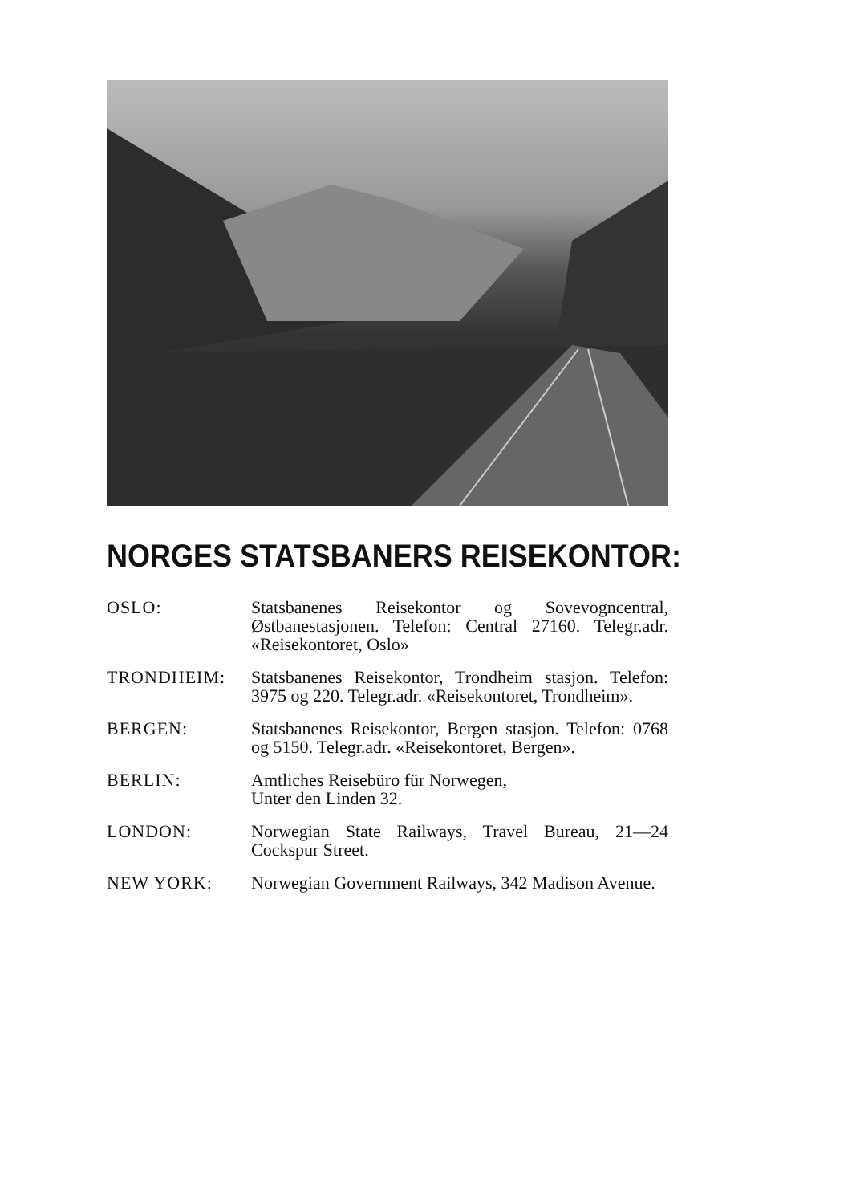NORGES STATSBANERS REISEKONTOR:
OSLO: Statsbanenes Reisekontor og Sovevogncentral, Østbanestasjonen. Telefon: Central 27160. Telegr.adr. «Reisekontoret, Oslo»
TRONDHEIM: Statsbanenes Reisekontor, Trondheim stasjon. Telefon: 3975 og 220. Telegr.adr. «Reisekontoret, Trondheim».
BERGEN: Statsbanenes Reisekontor, Bergen stasjon. Telefon: 0768 og 5150. Telegr.adr. «Reisekontoret, Bergen».
BERLIN: Amtliches Reisebüro für Norwegen,
Unter den Linden 32.
LONDON: Norwegian State Railways, Travel Bureau, 21—24 Cockspur Street.
NEW YORK: Norwegian Government Railways, 342 Madison Avenue.